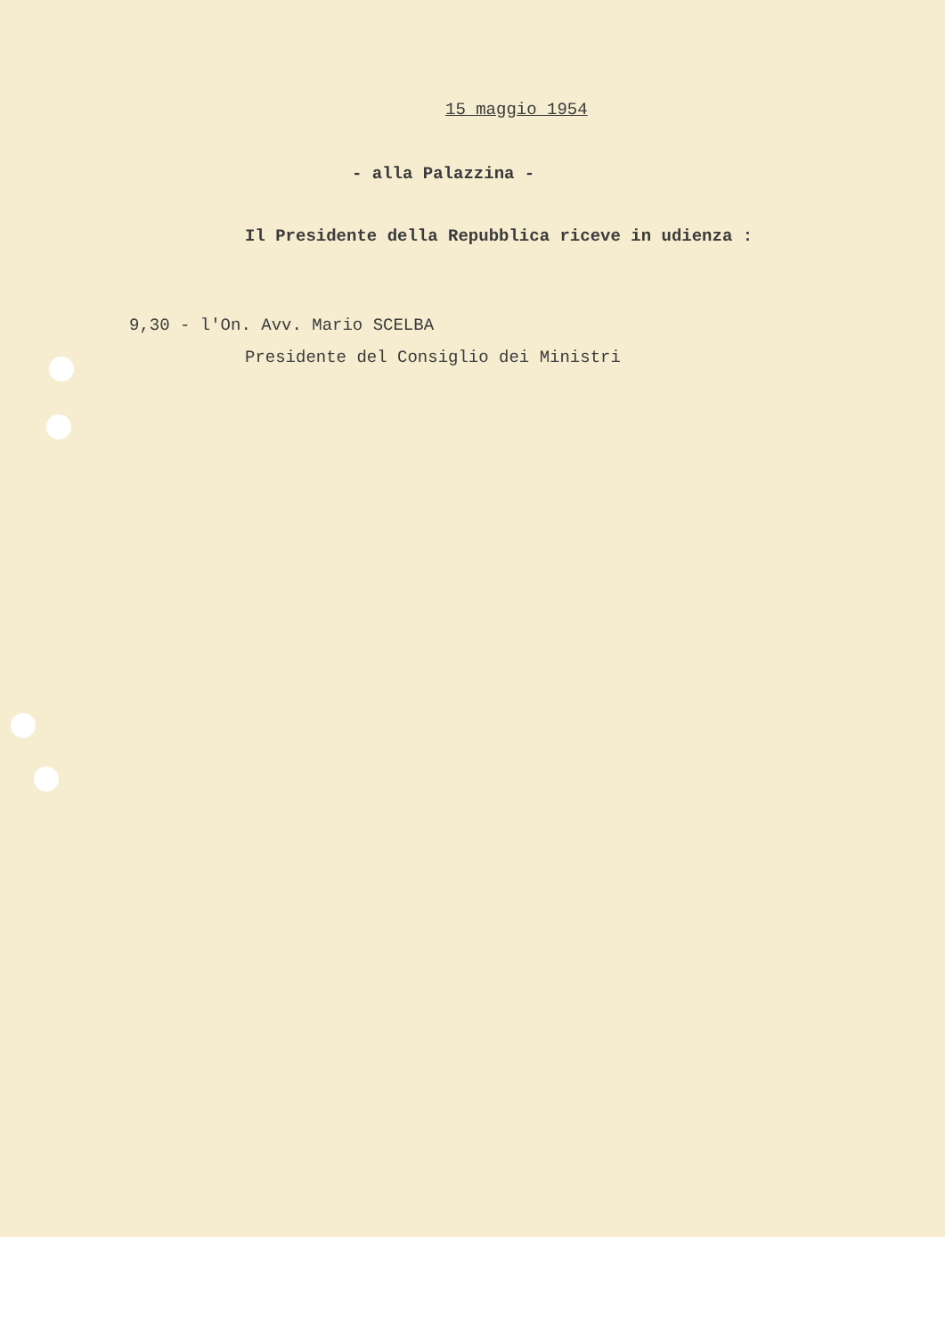15 maggio 1954
- alla Palazzina -
Il Presidente della Repubblica riceve in udienza :
9,30 - l'On. Avv. Mario SCELBA
Presidente del Consiglio dei Ministri